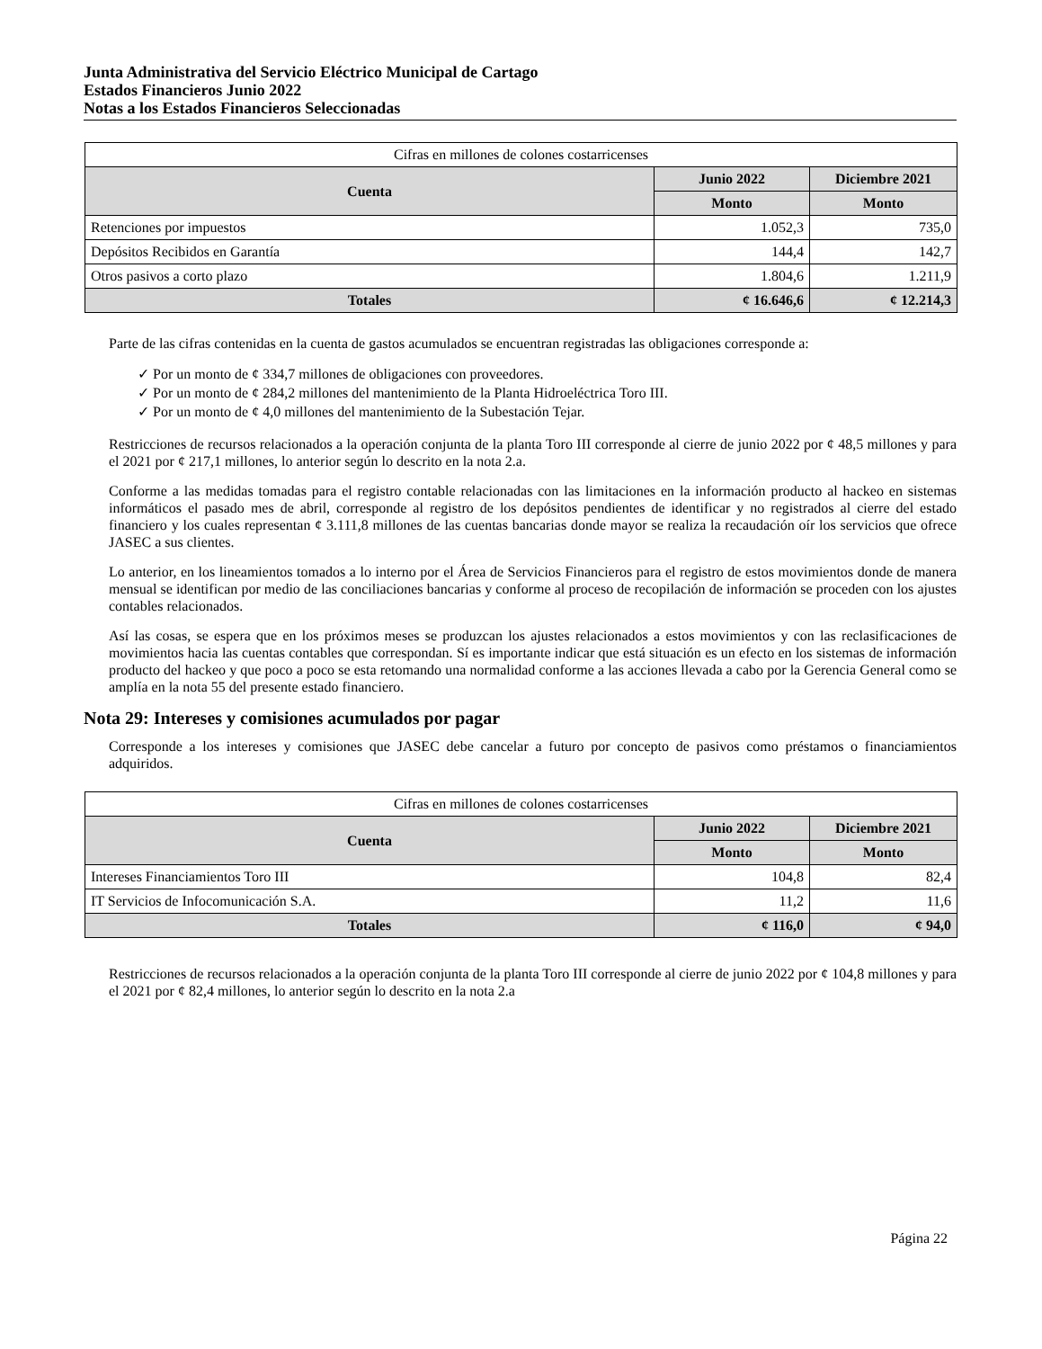Junta Administrativa del Servicio Eléctrico Municipal de Cartago
Estados Financieros Junio 2022
Notas a los Estados Financieros Seleccionadas
| Cifras en millones de colones costarricenses | | |
| --- | --- | --- |
| Cuenta | Junio 2022 | Diciembre 2021 |
| | Monto | Monto |
| Retenciones por impuestos | 1.052,3 | 735,0 |
| Depósitos Recibidos en Garantía | 144,4 | 142,7 |
| Otros pasivos a corto plazo | 1.804,6 | 1.211,9 |
| Totales | ¢ 16.646,6 | ¢ 12.214,3 |
Parte de las cifras contenidas en la cuenta de gastos acumulados se encuentran registradas las obligaciones corresponde a:
✓ Por un monto de ¢ 334,7 millones de obligaciones con proveedores.
✓ Por un monto de ¢ 284,2 millones del mantenimiento de la Planta Hidroeléctrica Toro III.
✓ Por un monto de ¢ 4,0 millones del mantenimiento de la Subestación Tejar.
Restricciones de recursos relacionados a la operación conjunta de la planta Toro III corresponde al cierre de junio 2022 por ¢ 48,5 millones y para el 2021 por ¢ 217,1 millones, lo anterior según lo descrito en la nota 2.a.
Conforme a las medidas tomadas para el registro contable relacionadas con las limitaciones en la información producto al hackeo en sistemas informáticos el pasado mes de abril, corresponde al registro de los depósitos pendientes de identificar y no registrados al cierre del estado financiero y los cuales representan ¢ 3.111,8 millones de las cuentas bancarias donde mayor se realiza la recaudación oír los servicios que ofrece JASEC a sus clientes.
Lo anterior, en los lineamientos tomados a lo interno por el Área de Servicios Financieros para el registro de estos movimientos donde de manera mensual se identifican por medio de las conciliaciones bancarias y conforme al proceso de recopilación de información se proceden con los ajustes contables relacionados.
Así las cosas, se espera que en los próximos meses se produzcan los ajustes relacionados a estos movimientos y con las reclasificaciones de movimientos hacia las cuentas contables que correspondan. Sí es importante indicar que está situación es un efecto en los sistemas de información producto del hackeo y que poco a poco se esta retomando una normalidad conforme a las acciones llevada a cabo por la Gerencia General como se amplía en la nota 55 del presente estado financiero.
Nota 29: Intereses y comisiones acumulados por pagar
Corresponde a los intereses y comisiones que JASEC debe cancelar a futuro por concepto de pasivos como préstamos o financiamientos adquiridos.
| Cifras en millones de colones costarricenses | | |
| --- | --- | --- |
| Cuenta | Junio 2022 | Diciembre 2021 |
| | Monto | Monto |
| Intereses Financiamientos Toro III | 104,8 | 82,4 |
| IT Servicios de Infocomunicación S.A. | 11,2 | 11,6 |
| Totales | ¢ 116,0 | ¢ 94,0 |
Restricciones de recursos relacionados a la operación conjunta de la planta Toro III corresponde al cierre de junio 2022 por ¢ 104,8 millones y para el 2021 por ¢ 82,4 millones, lo anterior según lo descrito en la nota 2.a
Página 22